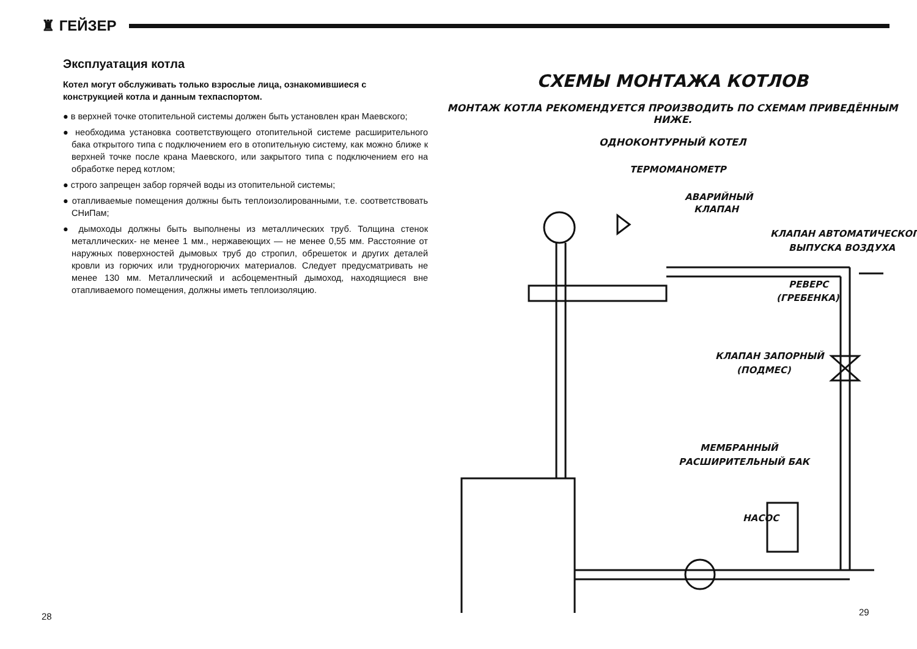♜ ГЕЙЗЕР
Эксплуатация котла
Котел могут обслуживать только взрослые лица, ознакомившиеся с конструкцией котла и данным техпаспортом.
● в верхней точке отопительной системы должен быть установлен кран Маевского;
● необходима установка соответствующего отопительной системе расширительного бака открытого типа с подключением его в отопительную систему, как можно ближе к верхней точке после крана Маевского, или закрытого типа с подключением его на обработке перед котлом;
● строго запрещен забор горячей воды из отопительной системы;
● отапливаемые помещения должны быть теплоизолированными, т.е. соответствовать СНиПам;
● дымоходы должны быть выполнены из металлических труб. Толщина стенок металлических- не менее 1 мм., нержавеющих — не менее 0,55 мм. Расстояние от наружных поверхностей дымовых труб до стропил, обрешеток и других деталей кровли из горючих или трудногорючих материалов. Следует предусматривать не менее 130 мм. Металлический и асбоцементный дымоход, находящиеся вне отапливаемого помещения, должны иметь теплоизоляцию.
СХЕМЫ МОНТАЖА КОТЛОВ
МОНТАЖ КОТЛА РЕКОМЕНДУЕТСЯ ПРОИЗВОДИТЬ ПО СХЕМАМ ПРИВЕДЁННЫМ НИЖЕ.
ОДНОКОНТУРНЫЙ КОТЕЛ
ТЕРМОМАНОМЕТР
АВАРИЙНЫЙ
КЛАПАН
КЛАПАН АВТОМАТИЧЕСКОГО
ВЫПУСКА ВОЗДУХА
РЕВЕРС
(ГРЕБЕНКА)
КЛАПАН ЗАПОРНЫЙ
(ПОДМЕС)
МЕМБРАННЫЙ
РАСШИРИТЕЛЬНЫЙ БАК
НАСОС
28 29